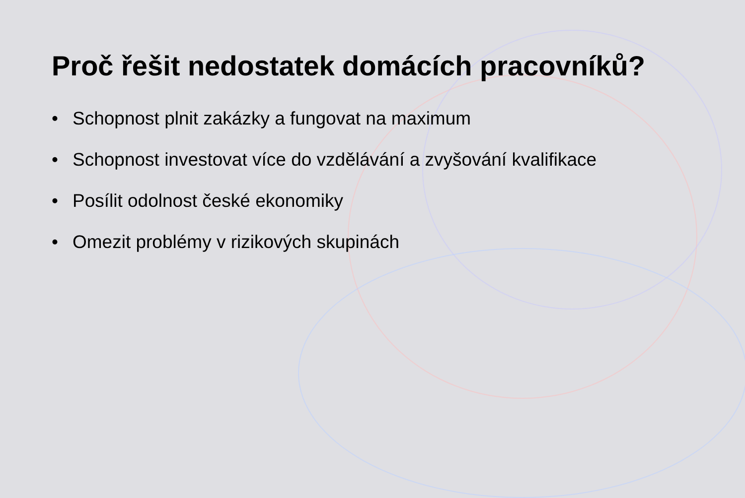Proč řešit nedostatek domácích pracovníků?
• Schopnost plnit zakázky a fungovat na maximum
• Schopnost investovat více do vzdělávání a zvyšování kvalifikace
• Posílit odolnost české ekonomiky
• Omezit problémy v rizikových skupinách